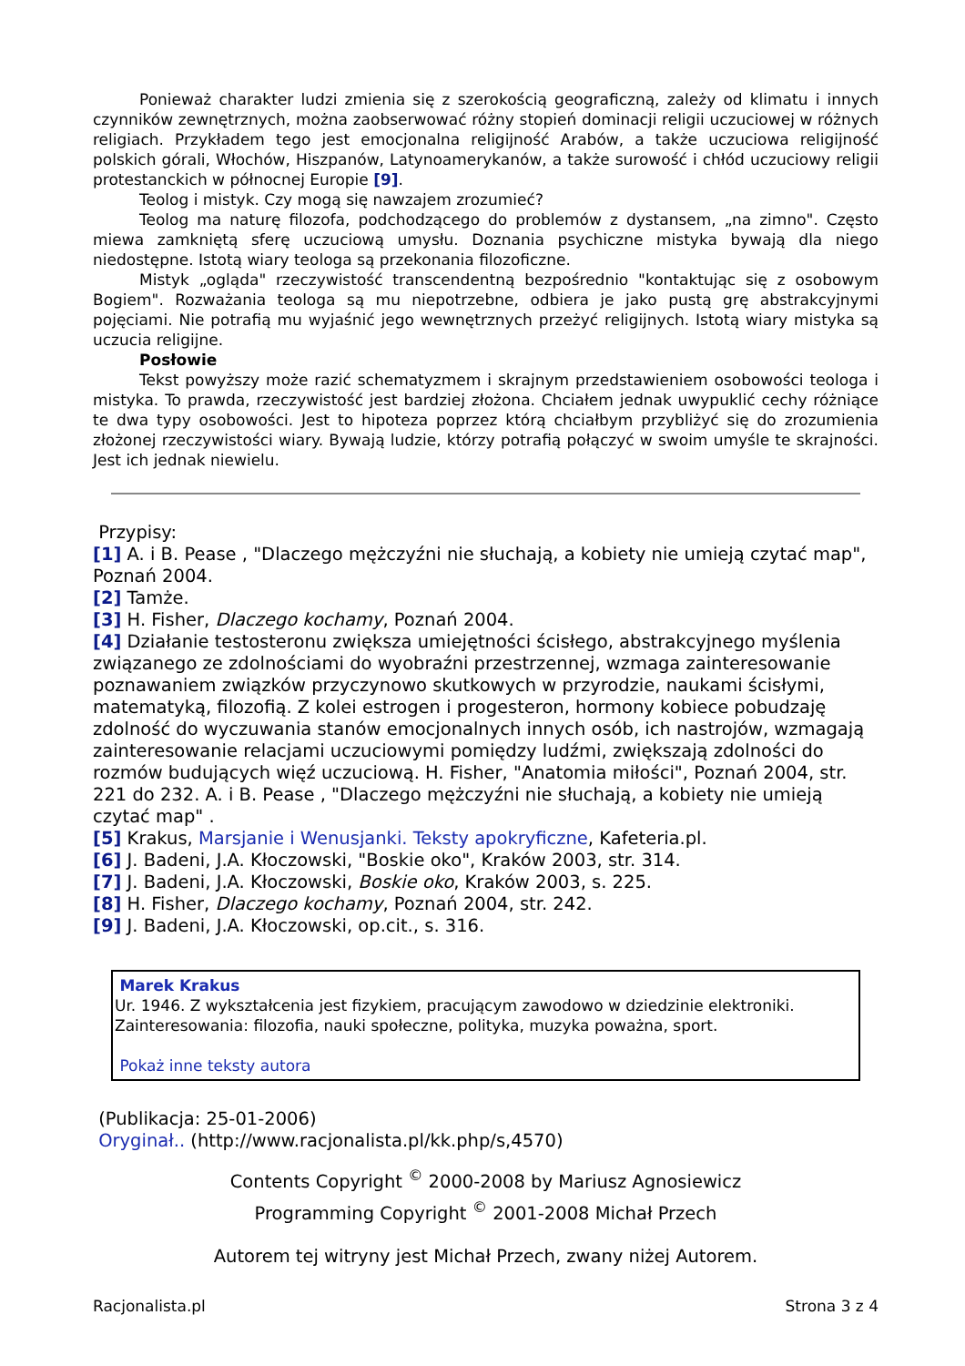Ponieważ charakter ludzi zmienia się z szerokością geograficzną, zależy od klimatu i innych czynników zewnętrznych, można zaobserwować różny stopień dominacji religii uczuciowej w różnych religiach. Przykładem tego jest emocjonalna religijność Arabów, a także uczuciowa religijność polskich górali, Włochów, Hiszpanów, Latynoamerykanów, a także surowość i chłód uczuciowy religii protestanckich w północnej Europie [9].
Teolog i mistyk. Czy mogą się nawzajem zrozumieć?
Teolog ma naturę filozofa, podchodzącego do problemów z dystansem, „na zimno". Często miewa zamkniętą sferę uczuciową umysłu. Doznania psychiczne mistyka bywają dla niego niedostępne. Istotą wiary teologa są przekonania filozoficzne.
Mistyk „ogląda" rzeczywistość transcendentną bezpośrednio "kontaktując się z osobowym Bogiem". Rozważania teologa są mu niepotrzebne, odbiera je jako pustą grę abstrakcyjnymi pojęciami. Nie potrafią mu wyjaśnić jego wewnętrznych przeżyć religijnych. Istotą wiary mistyka są uczucia religijne.
Posłowie
Tekst powyższy może razić schematyzmem i skrajnym przedstawieniem osobowości teologa i mistyka. To prawda, rzeczywistość jest bardziej złożona. Chciałem jednak uwypuklić cechy różniące te dwa typy osobowości. Jest to hipoteza poprzez którą chciałbym przybliżyć się do zrozumienia złożonej rzeczywistości wiary. Bywają ludzie, którzy potrafią połączyć w swoim umyśle te skrajności. Jest ich jednak niewielu.
Przypisy:
[1] A. i B. Pease , "Dlaczego mężczyźni nie słuchają, a kobiety nie umieją czytać map", Poznań 2004.
[2] Tamże.
[3] H. Fisher, Dlaczego kochamy, Poznań 2004.
[4] Działanie testosteronu zwiększa umiejętności ścisłego, abstrakcyjnego myślenia związanego ze zdolnościami do wyobraźni przestrzennej, wzmaga zainteresowanie poznawaniem związków przyczynowo skutkowych w przyrodzie, naukami ścisłymi, matematyką, filozofią. Z kolei estrogen i progesteron, hormony kobiece pobudzaję zdolność do wyczuwania stanów emocjonalnych innych osób, ich nastrojów, wzmagają zainteresowanie relacjami uczuciowymi pomiędzy ludźmi, zwiększają zdolności do rozmów budujących więź uczuciową. H. Fisher, "Anatomia miłości", Poznań 2004, str. 221 do 232. A. i B. Pease , "Dlaczego mężczyźni nie słuchają, a kobiety nie umieją czytać map" .
[5] Krakus, Marsjanie i Wenusjanki. Teksty apokryficzne, Kafeteria.pl.
[6] J. Badeni, J.A. Kłoczowski, "Boskie oko", Kraków 2003, str. 314.
[7] J. Badeni, J.A. Kłoczowski, Boskie oko, Kraków 2003, s. 225.
[8] H. Fisher, Dlaczego kochamy, Poznań 2004, str. 242.
[9] J. Badeni, J.A. Kłoczowski, op.cit., s. 316.
Marek Krakus
Ur. 1946. Z wykształcenia jest fizykiem, pracującym zawodowo w dziedzinie elektroniki.
Zainteresowania: filozofia, nauki społeczne, polityka, muzyka poważna, sport.
Pokaż inne teksty autora
(Publikacja: 25-01-2006)
Oryginał.. (http://www.racjonalista.pl/kk.php/s,4570)
Contents Copyright <sup>©</sup> 2000-2008 by Mariusz Agnosiewicz
Programming Copyright <sup>©</sup> 2001-2008 Michał Przech
Autorem tej witryny jest Michał Przech, zwany niżej Autorem.
Racjonalista.pl Strona 3 z 4